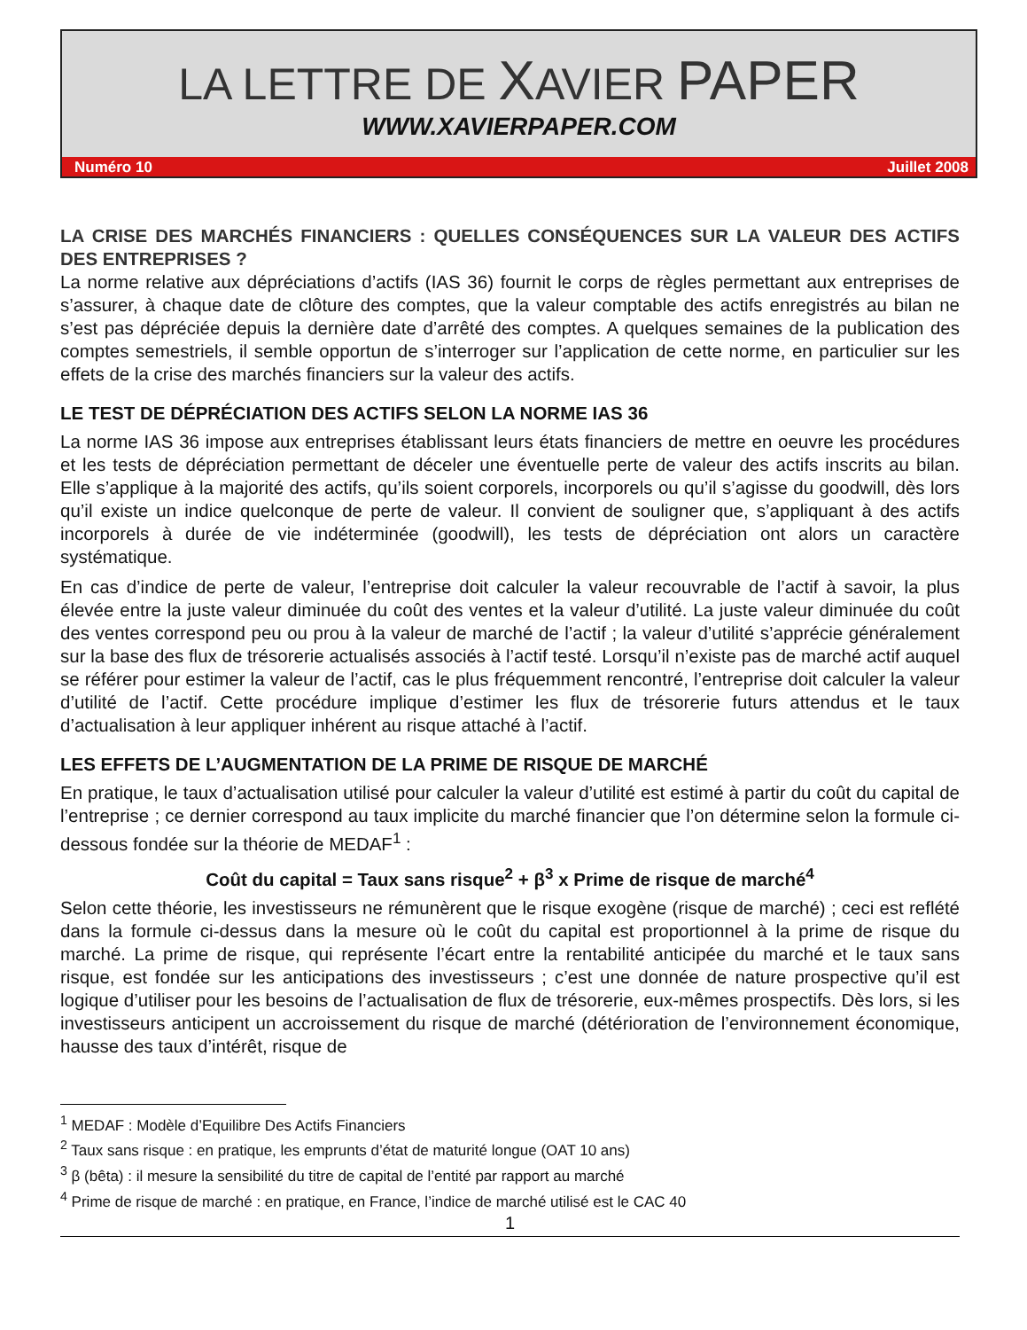LA LETTRE DE XAVIER PAPER
WWW.XAVIERPAPER.COM
Numéro 10 Juillet 2008
LA CRISE DES MARCHÉS FINANCIERS : QUELLES CONSÉQUENCES SUR LA VALEUR DES ACTIFS DES ENTREPRISES ?
La norme relative aux dépréciations d’actifs (IAS 36) fournit le corps de règles permettant aux entreprises de s’assurer, à chaque date de clôture des comptes, que la valeur comptable des actifs enregistrés au bilan ne s’est pas dépréciée depuis la dernière date d’arrêté des comptes. A quelques semaines de la publication des comptes semestriels, il semble opportun de s’interroger sur l’application de cette norme, en particulier sur les effets de la crise des marchés financiers sur la valeur des actifs.
LE TEST DE DÉPRÉCIATION DES ACTIFS SELON LA NORME IAS 36
La norme IAS 36 impose aux entreprises établissant leurs états financiers de mettre en oeuvre les procédures et les tests de dépréciation permettant de déceler une éventuelle perte de valeur des actifs inscrits au bilan. Elle s’applique à la majorité des actifs, qu’ils soient corporels, incorporels ou qu’il s’agisse du goodwill, dès lors qu’il existe un indice quelconque de perte de valeur. Il convient de souligner que, s’appliquant à des actifs incorporels à durée de vie indéterminée (goodwill), les tests de dépréciation ont alors un caractère systématique.
En cas d’indice de perte de valeur, l’entreprise doit calculer la valeur recouvrable de l’actif à savoir, la plus élevée entre la juste valeur diminuée du coût des ventes et la valeur d’utilité. La juste valeur diminuée du coût des ventes correspond peu ou prou à la valeur de marché de l’actif ; la valeur d’utilité s’apprécie généralement sur la base des flux de trésorerie actualisés associés à l’actif testé. Lorsqu’il n’existe pas de marché actif auquel se référer pour estimer la valeur de l’actif, cas le plus fréquemment rencontré, l’entreprise doit calculer la valeur d’utilité de l’actif. Cette procédure implique d’estimer les flux de trésorerie futurs attendus et le taux d’actualisation à leur appliquer inhérent au risque attaché à l’actif.
LES EFFETS DE L’AUGMENTATION DE LA PRIME DE RISQUE DE MARCHÉ
En pratique, le taux d’actualisation utilisé pour calculer la valeur d’utilité est estimé à partir du coût du capital de l’entreprise ; ce dernier correspond au taux implicite du marché financier que l’on détermine selon la formule ci-dessous fondée sur la théorie de MEDAF<sup>1</sup> :
Coût du capital = Taux sans risque<sup>2</sup> + β<sup>3</sup> x Prime de risque de marché<sup>4</sup>
Selon cette théorie, les investisseurs ne rémunèrent que le risque exogène (risque de marché) ; ceci est reflété dans la formule ci-dessus dans la mesure où le coût du capital est proportionnel à la prime de risque du marché. La prime de risque, qui représente l’écart entre la rentabilité anticipée du marché et le taux sans risque, est fondée sur les anticipations des investisseurs ; c’est une donnée de nature prospective qu’il est logique d’utiliser pour les besoins de l’actualisation de flux de trésorerie, eux-mêmes prospectifs. Dès lors, si les investisseurs anticipent un accroissement du risque de marché (détérioration de l’environnement économique, hausse des taux d’intérêt, risque de
<sup>1</sup> MEDAF : Modèle d’Equilibre Des Actifs Financiers
<sup>2</sup> Taux sans risque : en pratique, les emprunts d’état de maturité longue (OAT 10 ans)
<sup>3</sup> β (bêta) : il mesure la sensibilité du titre de capital de l’entité par rapport au marché
<sup>4</sup> Prime de risque de marché : en pratique, en France, l’indice de marché utilisé est le CAC 40
1